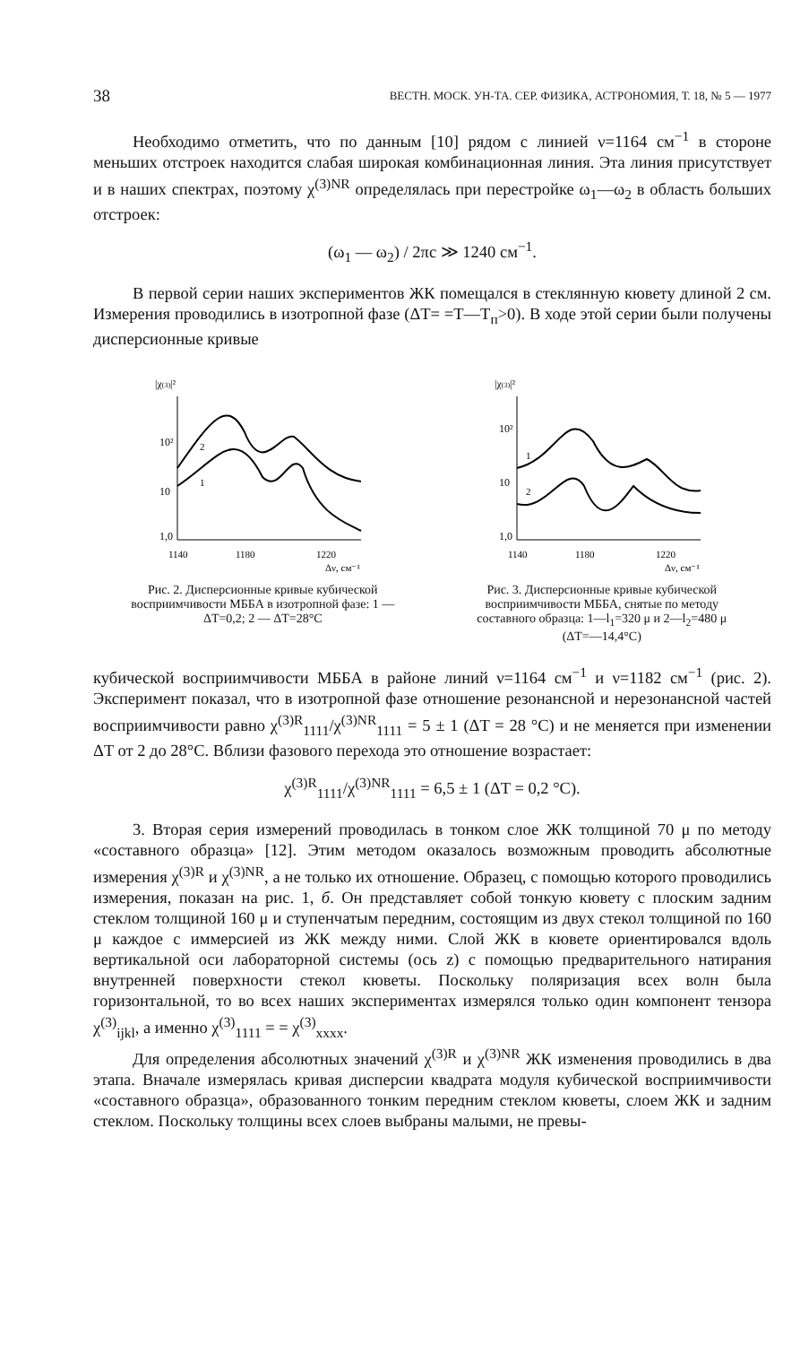38 ВЕСТН. МОСК. УН-ТА. СЕР. ФИЗИКА, АСТРОНОМИЯ, Т. 18, № 5 — 1977
Необходимо отметить, что по данным [10] рядом с линией ν=1164 см<sup>−1</sup> в стороне меньших отстроек находится слабая широкая комбинационная линия. Эта линия присутствует и в наших спектрах, поэтому χ<sup>(3)NR</sup> определялась при перестройке ω<sub>1</sub>—ω<sub>2</sub> в область больших отстроек:
(ω<sub>1</sub> — ω<sub>2</sub>) / 2πc ≫ 1240 см<sup>−1</sup>.
В первой серии наших экспериментов ЖК помещался в стеклянную кювету длиной 2 см. Измерения проводились в изотропной фазе (ΔT= =T—T<sub>п</sub>>0). В ходе этой серии были получены дисперсионные кривые
|χ(3)|²
10²
10
1,0
1140
1180
1220
Δν, см⁻¹
2
1
Рис. 2. Дисперсионные кривые кубической восприимчивости МББА в изотропной фазе: 1 — ΔT=0,2; 2 — ΔT=28°C
|χ(3)|²
10²
10
1,0
1140
1180
1220
Δν, см⁻¹
1
2
Рис. 3. Дисперсионные кривые кубической восприимчивости МББА, снятые по методу составного образца: 1—l<sub>1</sub>=320 μ и 2—l<sub>2</sub>=480 μ (ΔT=—14,4°C)
кубической восприимчивости МББА в районе линий ν=1164 см<sup>−1</sup> и ν=1182 см<sup>−1</sup> (рис. 2). Эксперимент показал, что в изотропной фазе отношение резонансной и нерезонансной частей восприимчивости равно χ<sup>(3)R</sup><sub>1111</sub>/χ<sup>(3)NR</sup><sub>1111</sub> = 5 ± 1 (ΔT = 28 °C) и не меняется при изменении ΔT от 2 до 28°C. Вблизи фазового перехода это отношение возрастает:
χ<sup>(3)R</sup><sub>1111</sub>/χ<sup>(3)NR</sup><sub>1111</sub> = 6,5 ± 1 (ΔT = 0,2 °C).
3. Вторая серия измерений проводилась в тонком слое ЖК толщиной 70 μ по методу «составного образца» [12]. Этим методом оказалось возможным проводить абсолютные измерения χ<sup>(3)R</sup> и χ<sup>(3)NR</sup>, а не только их отношение. Образец, с помощью которого проводились измерения, показан на рис. 1, б. Он представляет собой тонкую кювету с плоским задним стеклом толщиной 160 μ и ступенчатым передним, состоящим из двух стекол толщиной по 160 μ каждое с иммерсией из ЖК между ними. Слой ЖК в кювете ориентировался вдоль вертикальной оси лабораторной системы (ось z) с помощью предварительного натирания внутренней поверхности стекол кюветы. Поскольку поляризация всех волн была горизонтальной, то во всех наших экспериментах измерялся только один компонент тензора χ<sup>(3)</sup><sub>ijkl</sub>, а именно χ<sup>(3)</sup><sub>1111</sub> = = χ<sup>(3)</sup><sub>xxxx</sub>.
Для определения абсолютных значений χ<sup>(3)R</sup> и χ<sup>(3)NR</sup> ЖК изменения проводились в два этапа. Вначале измерялась кривая дисперсии квадрата модуля кубической восприимчивости «составного образца», образованного тонким передним стеклом кюветы, слоем ЖК и задним стеклом. Поскольку толщины всех слоев выбраны малыми, не превы-